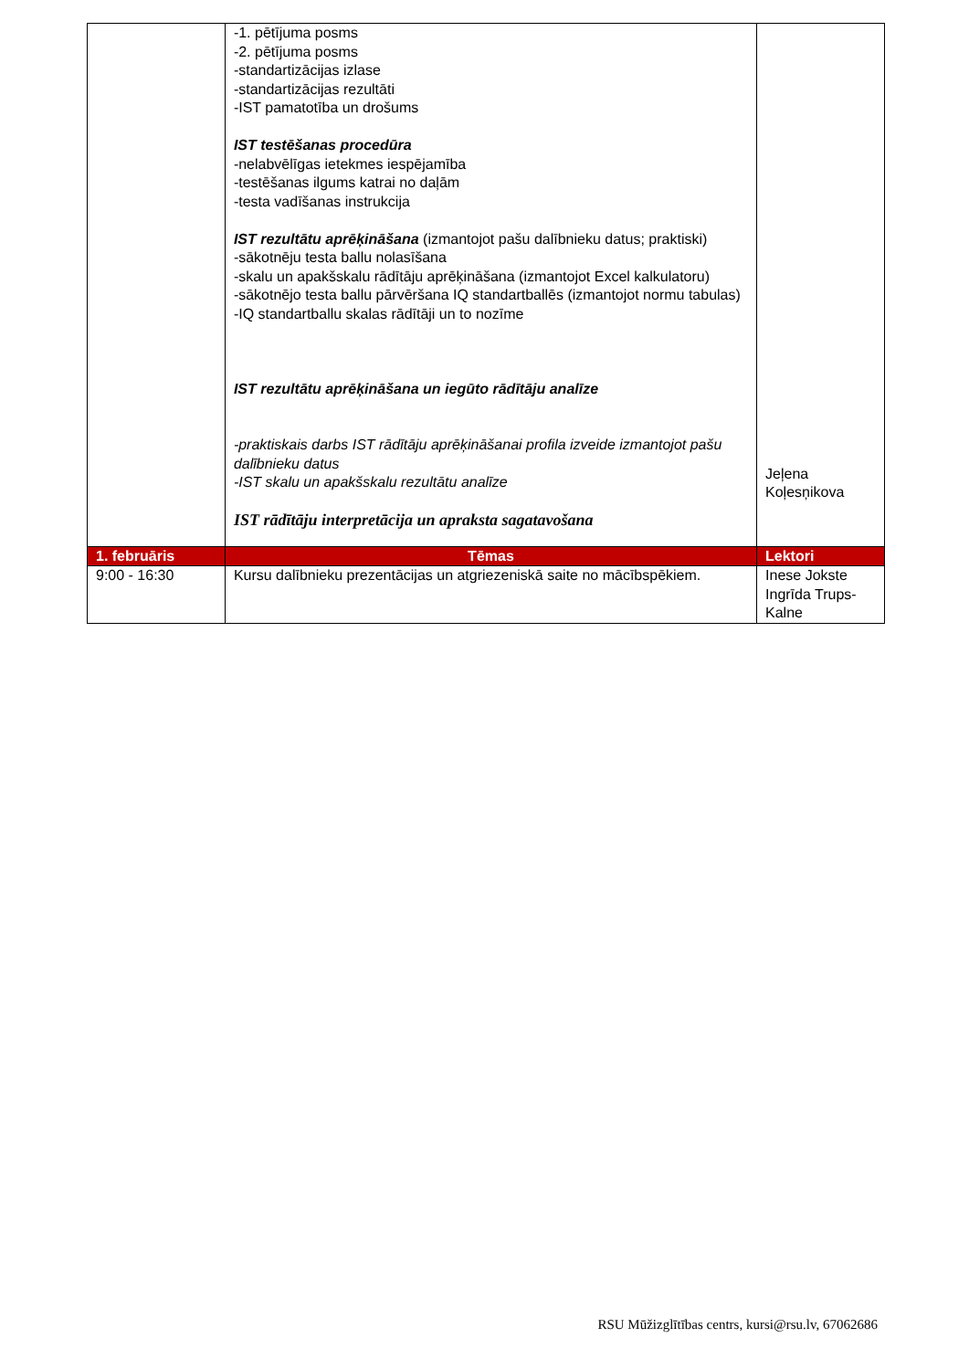| | -1. pētījuma posms -2. pētījuma posms -standartizācijas izlase -standartizācijas rezultāti -IST pamatotība un drošums IST testēšanas procedūra -nelabvēlīgas ietekmes iespējamība -testēšanas ilgums katrai no daļām -testa vadīšanas instrukcija IST rezultātu aprēķināšana (izmantojot pašu dalībnieku datus; praktiski) -sākotnēju testa ballu nolasīšana -skalu un apakšskalu rādītāju aprēķināšana (izmantojot Excel kalkulatoru) -sākotnējo testa ballu pārvēršana IQ standartballēs (izmantojot normu tabulas) -IQ standartballu skalas rādītāji un to nozīme IST rezultātu aprēķināšana un iegūto rādītāju analīze -praktiskais darbs IST rādītāju aprēķināšanai profila izveide izmantojot pašu dalībnieku datus -IST skalu un apakšskalu rezultātu analīze IST rādītāju interpretācija un apraksta sagatavošana | Jeļena Koļesņikova |
| 1. februāris | Tēmas | Lektori |
| 9:00 - 16:30 | Kursu dalībnieku prezentācijas un atgriezeniskā saite no mācībspēkiem. | Inese Jokste Ingrīda Trups-Kalne |
RSU Mūžizglītības centrs, kursi@rsu.lv, 67062686